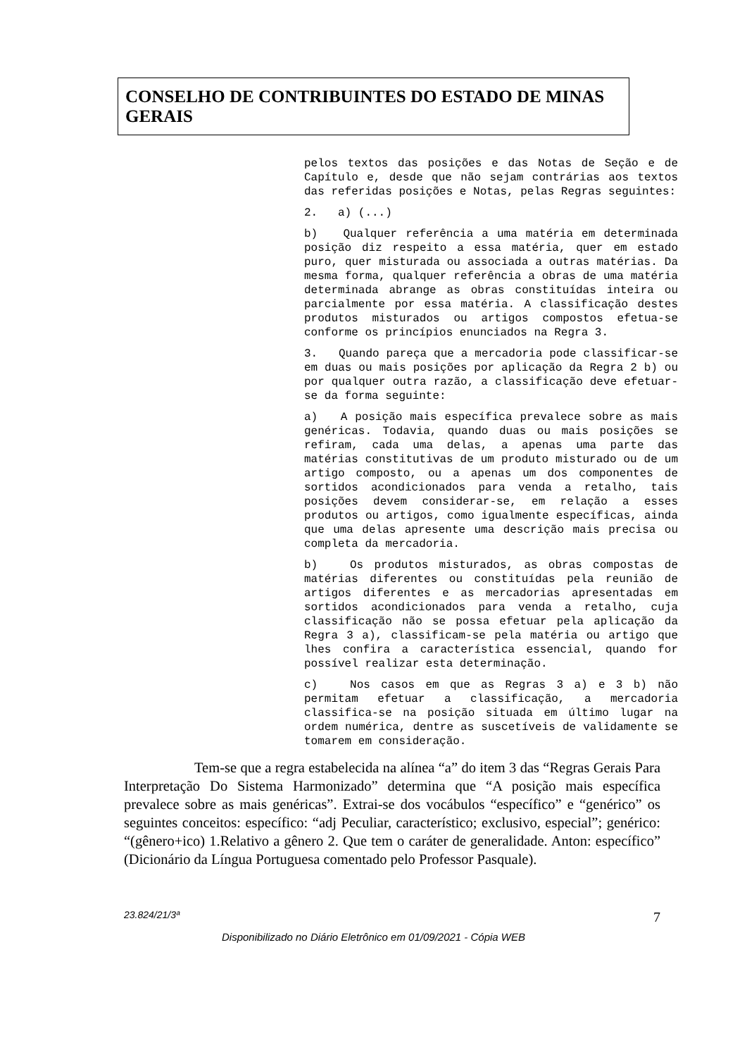CONSELHO DE CONTRIBUINTES DO ESTADO DE MINAS GERAIS
pelos textos das posições e das Notas de Seção e de Capítulo e, desde que não sejam contrárias aos textos das referidas posições e Notas, pelas Regras seguintes:
2. a) (...)
b) Qualquer referência a uma matéria em determinada posição diz respeito a essa matéria, quer em estado puro, quer misturada ou associada a outras matérias. Da mesma forma, qualquer referência a obras de uma matéria determinada abrange as obras constituídas inteira ou parcialmente por essa matéria. A classificação destes produtos misturados ou artigos compostos efetua-se conforme os princípios enunciados na Regra 3.
3. Quando pareça que a mercadoria pode classificar-se em duas ou mais posições por aplicação da Regra 2 b) ou por qualquer outra razão, a classificação deve efetuar-se da forma seguinte:
a) A posição mais específica prevalece sobre as mais genéricas. Todavia, quando duas ou mais posições se refiram, cada uma delas, a apenas uma parte das matérias constitutivas de um produto misturado ou de um artigo composto, ou a apenas um dos componentes de sortidos acondicionados para venda a retalho, tais posições devem considerar-se, em relação a esses produtos ou artigos, como igualmente específicas, ainda que uma delas apresente uma descrição mais precisa ou completa da mercadoria.
b) Os produtos misturados, as obras compostas de matérias diferentes ou constituídas pela reunião de artigos diferentes e as mercadorias apresentadas em sortidos acondicionados para venda a retalho, cuja classificação não se possa efetuar pela aplicação da Regra 3 a), classificam-se pela matéria ou artigo que lhes confira a característica essencial, quando for possível realizar esta determinação.
c) Nos casos em que as Regras 3 a) e 3 b) não permitam efetuar a classificação, a mercadoria classifica-se na posição situada em último lugar na ordem numérica, dentre as suscetíveis de validamente se tomarem em consideração.
Tem-se que a regra estabelecida na alínea “a” do item 3 das “Regras Gerais Para Interpretação Do Sistema Harmonizado” determina que “A posição mais específica prevalece sobre as mais genéricas”. Extrai-se dos vocábulos “específico” e “genérico” os seguintes conceitos: específico: “adj Peculiar, característico; exclusivo, especial”; genérico: “(gênero+ico) 1.Relativo a gênero 2. Que tem o caráter de generalidade. Anton: específico” (Dicionário da Língua Portuguesa comentado pelo Professor Pasquale).
23.824/21/3ª 7
Disponibilizado no Diário Eletrônico em 01/09/2021 - Cópia WEB